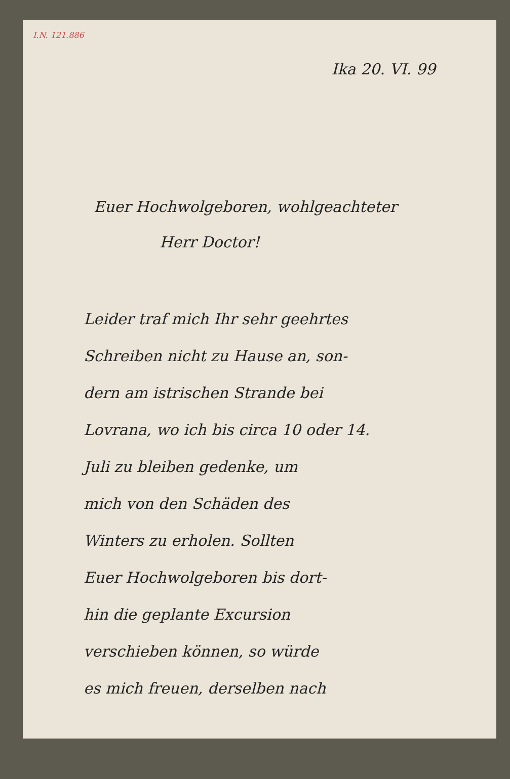I.N. 121.886
Ika 20. VI. 99
Euer Hochwolgeboren, wohlgeachteter
Herr Doctor!
Leider traf mich Ihr sehr geehrtes
Schreiben nicht zu Hause an, son-
dern am istrischen Strande bei
Lovrana, wo ich bis circa 10 oder 14.
Juli zu bleiben gedenke, um
mich von den Schäden des
Winters zu erholen. Sollten
Euer Hochwolgeboren bis dort-
hin die geplante Excursion
verschieben können, so würde
es mich freuen, derselben nach